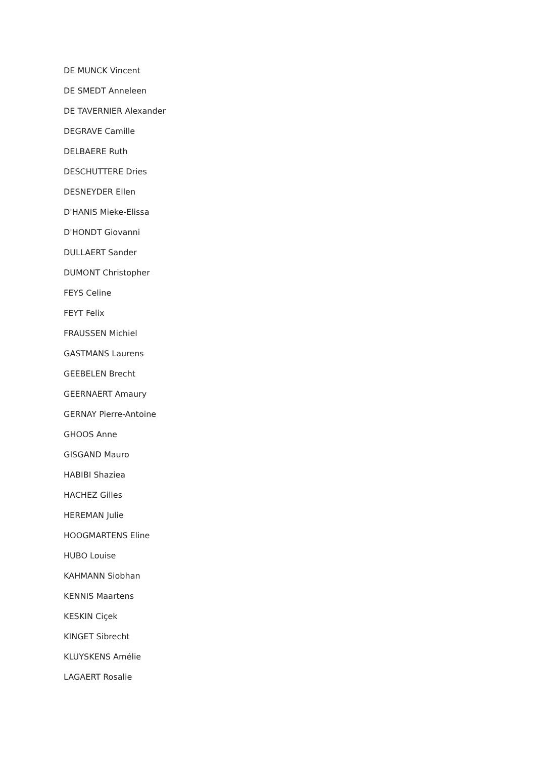DE MUNCK Vincent
DE SMEDT Anneleen
DE TAVERNIER Alexander
DEGRAVE Camille
DELBAERE Ruth
DESCHUTTERE Dries
DESNEYDER Ellen
D'HANIS Mieke-Elissa
D'HONDT Giovanni
DULLAERT Sander
DUMONT Christopher
FEYS Celine
FEYT Felix
FRAUSSEN Michiel
GASTMANS Laurens
GEEBELEN Brecht
GEERNAERT Amaury
GERNAY Pierre-Antoine
GHOOS Anne
GISGAND Mauro
HABIBI Shaziea
HACHEZ Gilles
HEREMAN Julie
HOOGMARTENS Eline
HUBO Louise
KAHMANN Siobhan
KENNIS Maartens
KESKIN Ciçek
KINGET Sibrecht
KLUYSKENS Amélie
LAGAERT Rosalie